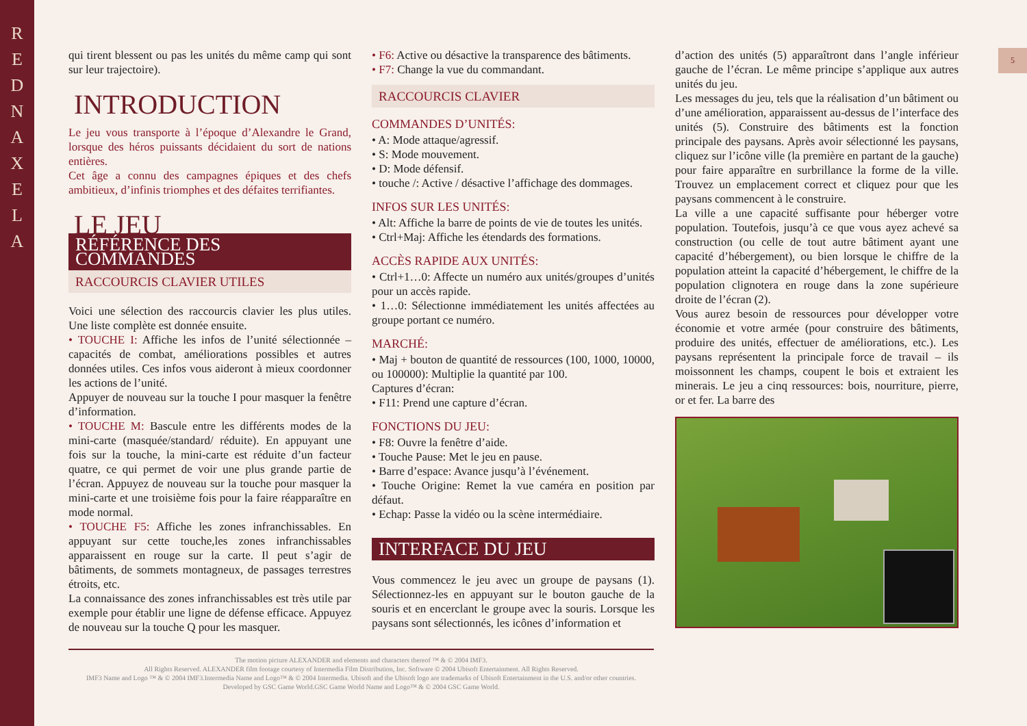R E D N A X E L A
5
qui tirent blessent ou pas les unités du même camp qui sont sur leur trajectoire).
INTRODUCTION
Le jeu vous transporte à l’époque d’Alexandre le Grand, lorsque des héros puissants décidaient du sort de nations entières.
Cet âge a connu des campagnes épiques et des chefs ambitieux, d’infinis triomphes et des défaites terrifiantes.
LE JEU
RÉFÉRENCE DES COMMANDES
RACCOURCIS CLAVIER UTILES
Voici une sélection des raccourcis clavier les plus utiles. Une liste complète est donnée ensuite.
• TOUCHE I: Affiche les infos de l’unité sélectionnée – capacités de combat, améliorations possibles et autres données utiles. Ces infos vous aideront à mieux coordonner les actions de l’unité.
Appuyer de nouveau sur la touche I pour masquer la fenêtre d’information.
• TOUCHE M: Bascule entre les différents modes de la mini-carte (masquée/standard/ réduite). En appuyant une fois sur la touche, la mini-carte est réduite d’un facteur quatre, ce qui permet de voir une plus grande partie de l’écran. Appuyez de nouveau sur la touche pour masquer la mini-carte et une troisième fois pour la faire réapparaître en mode normal.
• TOUCHE F5: Affiche les zones infranchissables. En appuyant sur cette touche,les zones infranchissables apparaissent en rouge sur la carte. Il peut s’agir de bâtiments, de sommets montagneux, de passages terrestres étroits, etc.
La connaissance des zones infranchissables est très utile par exemple pour établir une ligne de défense efficace. Appuyez de nouveau sur la touche Q pour les masquer.
• F6: Active ou désactive la transparence des bâtiments.
• F7: Change la vue du commandant.
RACCOURCIS CLAVIER
COMMANDES D’UNITÉS:
• A: Mode attaque/agressif.
• S: Mode mouvement.
• D: Mode défensif.
• touche /: Active / désactive l’affichage des dommages.
INFOS SUR LES UNITÉS:
• Alt: Affiche la barre de points de vie de toutes les unités.
• Ctrl+Maj: Affiche les étendards des formations.
ACCÈS RAPIDE AUX UNITÉS:
• Ctrl+1…0: Affecte un numéro aux unités/groupes d’unités pour un accès rapide.
• 1…0: Sélectionne immédiatement les unités affectées au groupe portant ce numéro.
MARCHÉ:
• Maj + bouton de quantité de ressources (100, 1000, 10000, ou 100000): Multiplie la quantité par 100.
Captures d’écran:
• F11: Prend une capture d’écran.
FONCTIONS DU JEU:
• F8: Ouvre la fenêtre d’aide.
• Touche Pause: Met le jeu en pause.
• Barre d’espace: Avance jusqu’à l’événement.
• Touche Origine: Remet la vue caméra en position par défaut.
• Echap: Passe la vidéo ou la scène intermédiaire.
INTERFACE DU JEU
Vous commencez le jeu avec un groupe de paysans (1). Sélectionnez-les en appuyant sur le bouton gauche de la souris et en encerclant le groupe avec la souris. Lorsque les paysans sont sélectionnés, les icônes d’information et
d’action des unités (5) apparaîtront dans l’angle inférieur gauche de l’écran. Le même principe s’applique aux autres unités du jeu.
Les messages du jeu, tels que la réalisation d’un bâtiment ou d’une amélioration, apparaissent au-dessus de l’interface des unités (5). Construire des bâtiments est la fonction principale des paysans. Après avoir sélectionné les paysans, cliquez sur l’icône ville (la première en partant de la gauche) pour faire apparaître en surbrillance la forme de la ville. Trouvez un emplacement correct et cliquez pour que les paysans commencent à le construire.
La ville a une capacité suffisante pour héberger votre population. Toutefois, jusqu’à ce que vous ayez achevé sa construction (ou celle de tout autre bâtiment ayant une capacité d’hébergement), ou bien lorsque le chiffre de la population atteint la capacité d’hébergement, le chiffre de la population clignotera en rouge dans la zone supérieure droite de l’écran (2).
Vous aurez besoin de ressources pour développer votre économie et votre armée (pour construire des bâtiments, produire des unités, effectuer de améliorations, etc.). Les paysans représentent la principale force de travail – ils moissonnent les champs, coupent le bois et extraient les minerais. Le jeu a cinq ressources: bois, nourriture, pierre, or et fer. La barre des
The motion picture ALEXANDER and elements and characters thereof ™ & © 2004 IMF3.
All Rights Reserved. ALEXANDER film footage courtesy of Intermedia Film Distribution, Inc. Software © 2004 Ubisoft Entertainment. All Rights Reserved.
IMF3 Name and Logo ™ & © 2004 IMF3.Intermedia Name and Logo™ & © 2004 Intermedia. Ubisoft and the Ubisoft logo are trademarks of Ubisoft Entertainment in the U.S. and/or other countries.
Developed by GSC Game World.GSC Game World Name and Logo™ & © 2004 GSC Game World.